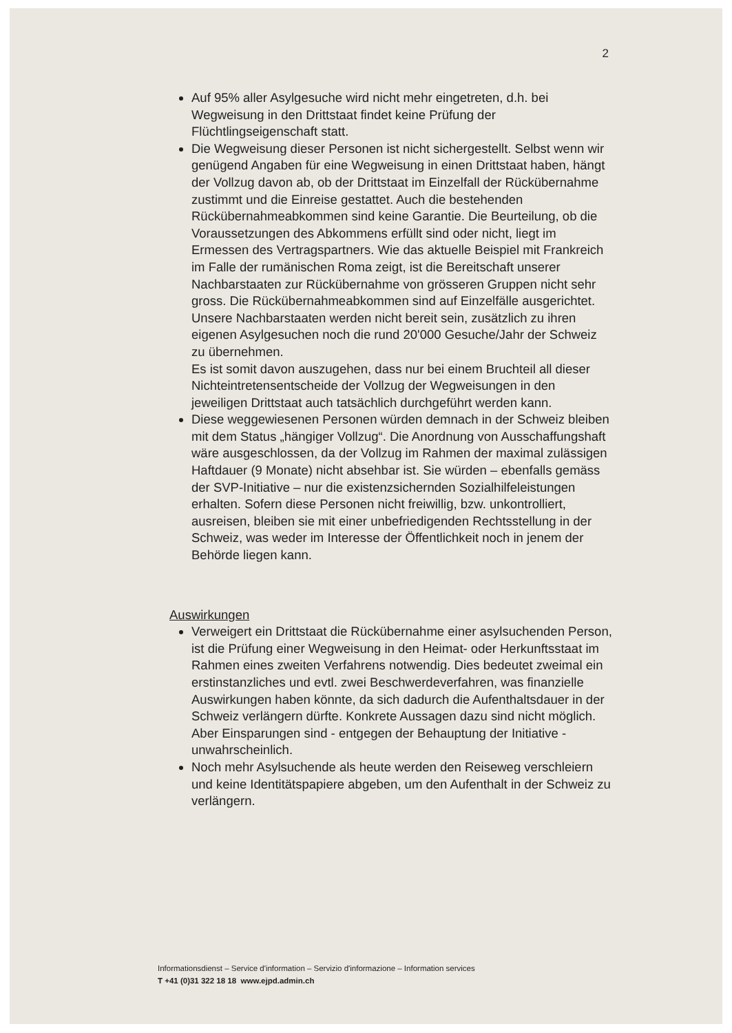2
Auf 95% aller Asylgesuche wird nicht mehr eingetreten, d.h. bei Wegweisung in den Drittstaat findet keine Prüfung der Flüchtlingseigenschaft statt.
Die Wegweisung dieser Personen ist nicht sichergestellt. Selbst wenn wir genügend Angaben für eine Wegweisung in einen Drittstaat haben, hängt der Vollzug davon ab, ob der Drittstaat im Einzelfall der Rückübernahme zustimmt und die Einreise gestattet. Auch die bestehenden Rückübernahmeabkommen sind keine Garantie. Die Beurteilung, ob die Voraussetzungen des Abkommens erfüllt sind oder nicht, liegt im Ermessen des Vertragspartners. Wie das aktuelle Beispiel mit Frankreich im Falle der rumänischen Roma zeigt, ist die Bereitschaft unserer Nachbarstaaten zur Rückübernahme von grösseren Gruppen nicht sehr gross. Die Rückübernahmeabkommen sind auf Einzelfälle ausgerichtet. Unsere Nachbarstaaten werden nicht bereit sein, zusätzlich zu ihren eigenen Asylgesuchen noch die rund 20'000 Gesuche/Jahr der Schweiz zu übernehmen.
Es ist somit davon auszugehen, dass nur bei einem Bruchteil all dieser Nichteintretensentscheide der Vollzug der Wegweisungen in den jeweiligen Drittstaat auch tatsächlich durchgeführt werden kann.
Diese weggewiesenen Personen würden demnach in der Schweiz bleiben mit dem Status „hängiger Vollzug“. Die Anordnung von Ausschaffungshaft wäre ausgeschlossen, da der Vollzug im Rahmen der maximal zulässigen Haftdauer (9 Monate) nicht absehbar ist. Sie würden – ebenfalls gemäss der SVP-Initiative – nur die existenzsichernden Sozialhilfeleistungen erhalten. Sofern diese Personen nicht freiwillig, bzw. unkontrolliert, ausreisen, bleiben sie mit einer unbefriedigenden Rechtsstellung in der Schweiz, was weder im Interesse der Öffentlichkeit noch in jenem der Behörde liegen kann.
Auswirkungen
Verweigert ein Drittstaat die Rückübernahme einer asylsuchenden Person, ist die Prüfung einer Wegweisung in den Heimat- oder Herkunftsstaat im Rahmen eines zweiten Verfahrens notwendig. Dies bedeutet zweimal ein erstinstanzliches und evtl. zwei Beschwerdeverfahren, was finanzielle Auswirkungen haben könnte, da sich dadurch die Aufenthaltsdauer in der Schweiz verlängern dürfte. Konkrete Aussagen dazu sind nicht möglich. Aber Einsparungen sind - entgegen der Behauptung der Initiative - unwahrscheinlich.
Noch mehr Asylsuchende als heute werden den Reiseweg verschleiern und keine Identitätspapiere abgeben, um den Aufenthalt in der Schweiz zu verlängern.
Informationsdienst – Service d'information – Servizio d'informazione – Information services
T +41 (0)31 322 18 18 www.ejpd.admin.ch